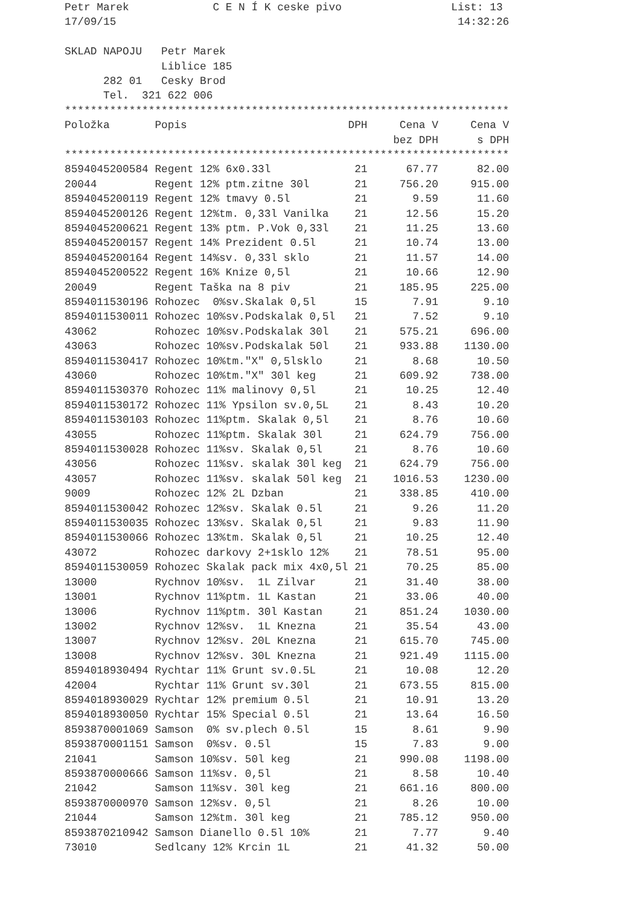Petr Marek C E N Í K ceske pivo List: 13
17/09/15 14:32:26
SKLAD NAPOJU Petr Marek
Liblice 185
282 01 Cesky Brod
Tel. 321 622 006
*********************************************************************
| Položka | Popis | DPH | Cena V | Cena V |
| --- | --- | --- | --- | --- |
| | | | bez DPH | s DPH |
*********************************************************************
| 8594045200584 | Regent 12% 6x0.33l | 21 | 67.77 | 82.00 |
| 20044 | Regent 12% ptm.zitne 30l | 21 | 756.20 | 915.00 |
| 8594045200119 | Regent 12% tmavy 0.5l | 21 | 9.59 | 11.60 |
| 8594045200126 | Regent 12%tm. 0,33l Vanilka | 21 | 12.56 | 15.20 |
| 8594045200621 | Regent 13% ptm. P.Vok 0,33l | 21 | 11.25 | 13.60 |
| 8594045200157 | Regent 14% Prezident 0.5l | 21 | 10.74 | 13.00 |
| 8594045200164 | Regent 14%sv. 0,33l sklo | 21 | 11.57 | 14.00 |
| 8594045200522 | Regent 16% Knize 0,5l | 21 | 10.66 | 12.90 |
| 20049 | Regent Taška na 8 piv | 21 | 185.95 | 225.00 |
| 8594011530196 | Rohozec 0%sv.Skalak 0,5l | 15 | 7.91 | 9.10 |
| 8594011530011 | Rohozec 10%sv.Podskalak 0,5l | 21 | 7.52 | 9.10 |
| 43062 | Rohozec 10%sv.Podskalak 30l | 21 | 575.21 | 696.00 |
| 43063 | Rohozec 10%sv.Podskalak 50l | 21 | 933.88 | 1130.00 |
| 8594011530417 | Rohozec 10%tm."X" 0,5lsklo | 21 | 8.68 | 10.50 |
| 43060 | Rohozec 10%tm."X" 30l keg | 21 | 609.92 | 738.00 |
| 8594011530370 | Rohozec 11% malinovy 0,5l | 21 | 10.25 | 12.40 |
| 8594011530172 | Rohozec 11% Ypsilon sv.0,5L | 21 | 8.43 | 10.20 |
| 8594011530103 | Rohozec 11%ptm. Skalak 0,5l | 21 | 8.76 | 10.60 |
| 43055 | Rohozec 11%ptm. Skalak 30l | 21 | 624.79 | 756.00 |
| 8594011530028 | Rohozec 11%sv. Skalak 0,5l | 21 | 8.76 | 10.60 |
| 43056 | Rohozec 11%sv. skalak 30l keg | 21 | 624.79 | 756.00 |
| 43057 | Rohozec 11%sv. skalak 50l keg | 21 | 1016.53 | 1230.00 |
| 9009 | Rohozec 12% 2L Dzban | 21 | 338.85 | 410.00 |
| 8594011530042 | Rohozec 12%sv. Skalak 0.5l | 21 | 9.26 | 11.20 |
| 8594011530035 | Rohozec 13%sv. Skalak 0,5l | 21 | 9.83 | 11.90 |
| 8594011530066 | Rohozec 13%tm. Skalak 0,5l | 21 | 10.25 | 12.40 |
| 43072 | Rohozec darkovy 2+1sklo 12% | 21 | 78.51 | 95.00 |
| 8594011530059 | Rohozec Skalak pack mix 4x0,5l | 21 | 70.25 | 85.00 |
| 13000 | Rychnov 10%sv. 1L Zilvar | 21 | 31.40 | 38.00 |
| 13001 | Rychnov 11%ptm. 1L Kastan | 21 | 33.06 | 40.00 |
| 13006 | Rychnov 11%ptm. 30l Kastan | 21 | 851.24 | 1030.00 |
| 13002 | Rychnov 12%sv. 1L Knezna | 21 | 35.54 | 43.00 |
| 13007 | Rychnov 12%sv. 20L Knezna | 21 | 615.70 | 745.00 |
| 13008 | Rychnov 12%sv. 30L Knezna | 21 | 921.49 | 1115.00 |
| 8594018930494 | Rychtar 11% Grunt sv.0.5L | 21 | 10.08 | 12.20 |
| 42004 | Rychtar 11% Grunt sv.30l | 21 | 673.55 | 815.00 |
| 8594018930029 | Rychtar 12% premium 0.5l | 21 | 10.91 | 13.20 |
| 8594018930050 | Rychtar 15% Special 0.5l | 21 | 13.64 | 16.50 |
| 8593870001069 | Samson 0% sv.plech 0.5l | 15 | 8.61 | 9.90 |
| 8593870001151 | Samson 0%sv. 0.5l | 15 | 7.83 | 9.00 |
| 21041 | Samson 10%sv. 50l keg | 21 | 990.08 | 1198.00 |
| 8593870000666 | Samson 11%sv. 0,5l | 21 | 8.58 | 10.40 |
| 21042 | Samson 11%sv. 30l keg | 21 | 661.16 | 800.00 |
| 8593870000970 | Samson 12%sv. 0,5l | 21 | 8.26 | 10.00 |
| 21044 | Samson 12%tm. 30l keg | 21 | 785.12 | 950.00 |
| 8593870210942 | Samson Dianello 0.5l 10% | 21 | 7.77 | 9.40 |
| 73010 | Sedlcany 12% Krcin 1L | 21 | 41.32 | 50.00 |